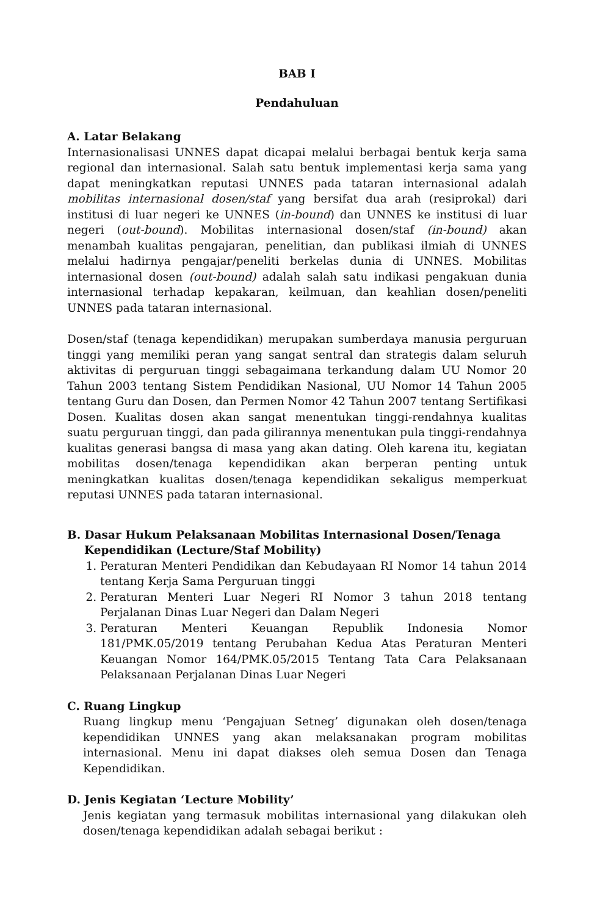BAB I
Pendahuluan
A. Latar Belakang
Internasionalisasi UNNES dapat dicapai melalui berbagai bentuk kerja sama regional dan internasional. Salah satu bentuk implementasi kerja sama yang dapat meningkatkan reputasi UNNES pada tataran internasional adalah mobilitas internasional dosen/staf yang bersifat dua arah (resiprokal) dari institusi di luar negeri ke UNNES (in-bound) dan UNNES ke institusi di luar negeri (out-bound). Mobilitas internasional dosen/staf (in-bound) akan menambah kualitas pengajaran, penelitian, dan publikasi ilmiah di UNNES melalui hadirnya pengajar/peneliti berkelas dunia di UNNES. Mobilitas internasional dosen (out-bound) adalah salah satu indikasi pengakuan dunia internasional terhadap kepakaran, keilmuan, dan keahlian dosen/peneliti UNNES pada tataran internasional.
Dosen/staf (tenaga kependidikan) merupakan sumberdaya manusia perguruan tinggi yang memiliki peran yang sangat sentral dan strategis dalam seluruh aktivitas di perguruan tinggi sebagaimana terkandung dalam UU Nomor 20 Tahun 2003 tentang Sistem Pendidikan Nasional, UU Nomor 14 Tahun 2005 tentang Guru dan Dosen, dan Permen Nomor 42 Tahun 2007 tentang Sertifikasi Dosen. Kualitas dosen akan sangat menentukan tinggi-rendahnya kualitas suatu perguruan tinggi, dan pada gilirannya menentukan pula tinggi-rendahnya kualitas generasi bangsa di masa yang akan dating. Oleh karena itu, kegiatan mobilitas dosen/tenaga kependidikan akan berperan penting untuk meningkatkan kualitas dosen/tenaga kependidikan sekaligus memperkuat reputasi UNNES pada tataran internasional.
B. Dasar Hukum Pelaksanaan Mobilitas Internasional Dosen/Tenaga
Kependidikan (Lecture/Staf Mobility)
1. Peraturan Menteri Pendidikan dan Kebudayaan RI Nomor 14 tahun 2014 tentang Kerja Sama Perguruan tinggi
2. Peraturan Menteri Luar Negeri RI Nomor 3 tahun 2018 tentang Perjalanan Dinas Luar Negeri dan Dalam Negeri
3. Peraturan Menteri Keuangan Republik Indonesia Nomor 181/PMK.05/2019 tentang Perubahan Kedua Atas Peraturan Menteri Keuangan Nomor 164/PMK.05/2015 Tentang Tata Cara Pelaksanaan Pelaksanaan Perjalanan Dinas Luar Negeri
C. Ruang Lingkup
Ruang lingkup menu ‘Pengajuan Setneg’ digunakan oleh dosen/tenaga kependidikan UNNES yang akan melaksanakan program mobilitas internasional. Menu ini dapat diakses oleh semua Dosen dan Tenaga Kependidikan.
D. Jenis Kegiatan ‘Lecture Mobility’
Jenis kegiatan yang termasuk mobilitas internasional yang dilakukan oleh dosen/tenaga kependidikan adalah sebagai berikut :